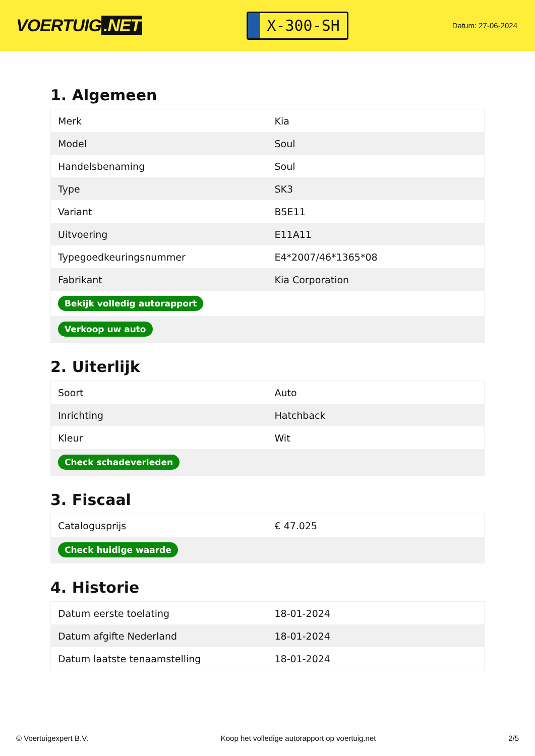VOERTUIG.NET
X-300-SH
Datum: 27-06-2024
1. Algemeen
| Merk | Kia |
| Model | Soul |
| Handelsbenaming | Soul |
| Type | SK3 |
| Variant | B5E11 |
| Uitvoering | E11A11 |
| Typegoedkeuringsnummer | E4*2007/46*1365*08 |
| Fabrikant | Kia Corporation |
| Bekijk volledig autorapport | |
| Verkoop uw auto | |
2. Uiterlijk
| Soort | Auto |
| Inrichting | Hatchback |
| Kleur | Wit |
| Check schadeverleden | |
3. Fiscaal
| Catalogusprijs | € 47.025 |
| Check huidige waarde | |
4. Historie
| Datum eerste toelating | 18-01-2024 |
| Datum afgifte Nederland | 18-01-2024 |
| Datum laatste tenaamstelling | 18-01-2024 |
© Voertuigexpert B.V. Koop het volledige autorapport op voertuig.net 2/5